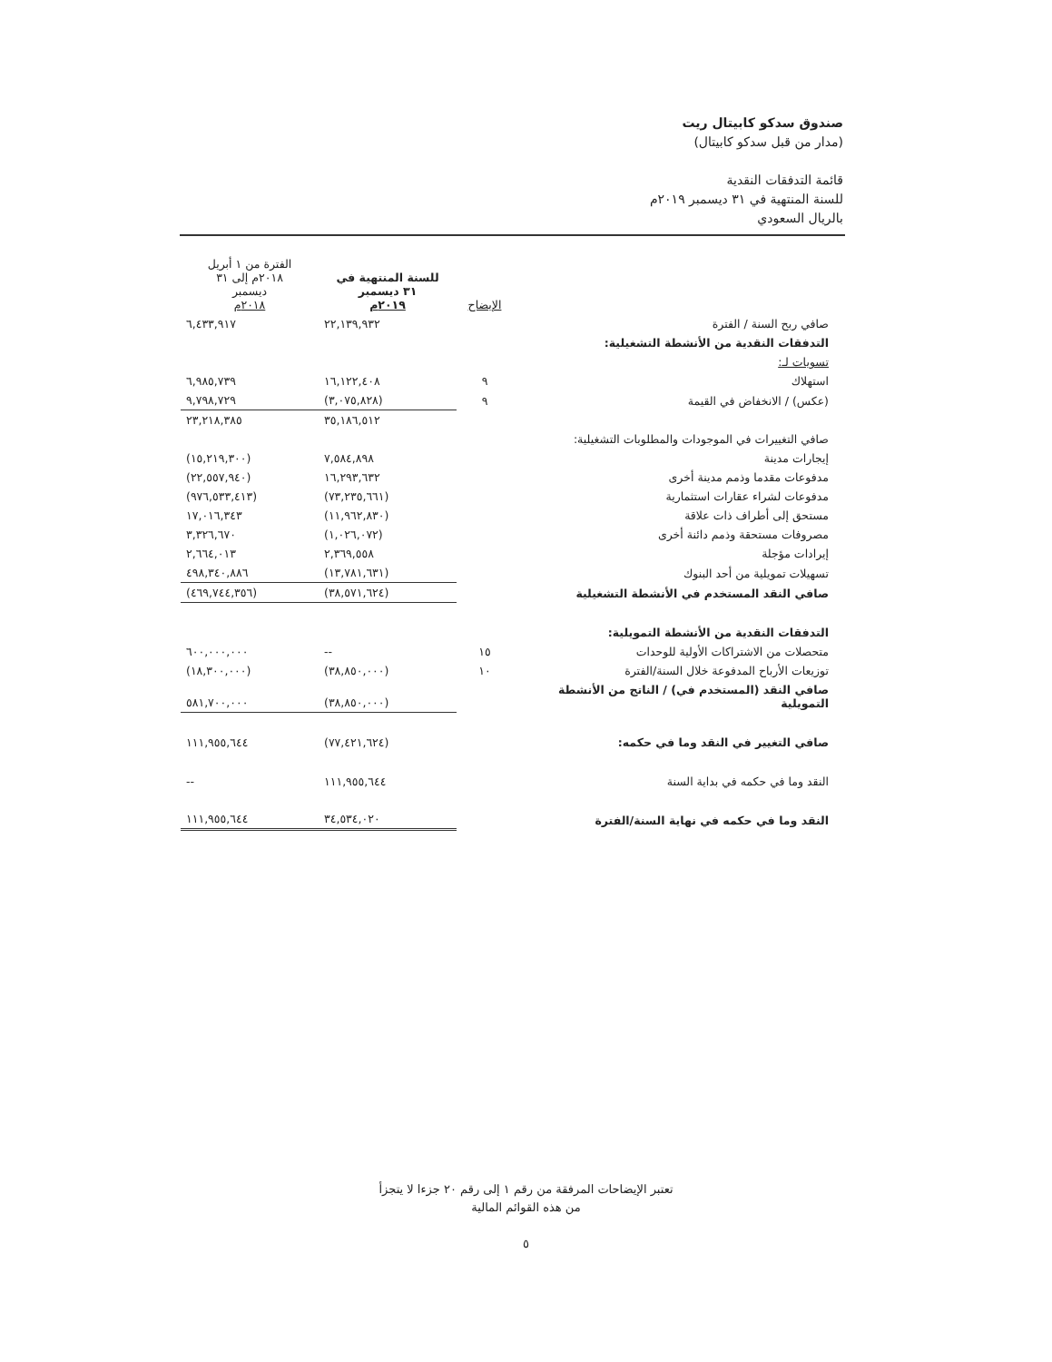صندوق سدكو كابيتال ريت
(مدار من قبل سدكو كابيتال)
قائمة التدفقات النقدية
للسنة المنتهية في ٣١ ديسمبر ٢٠١٩م
بالريال السعودي
| | الإيضاح | للسنة المنتهية في ٣١ ديسمبر ٢٠١٩م | الفترة من ١ أبريل ٢٠١٨م إلى ٣١ ديسمبر ٢٠١٨م |
| --- | --- | --- | --- |
| صافي ربح السنة / الفترة | | ٢٢,١٣٩,٩٣٢ | ٦,٤٣٣,٩١٧ |
| التدفقات النقدية من الأنشطة التشغيلية: | | | |
| تسويات لـ: | | | |
| استهلاك | ٩ | ١٦,١٢٢,٤٠٨ | ٦,٩٨٥,٧٣٩ |
| (عكس) / الانخفاض في القيمة | ٩ | (٣,٠٧٥,٨٢٨) | ٩,٧٩٨,٧٢٩ |
| | | ٣٥,١٨٦,٥١٢ | ٢٣,٢١٨,٣٨٥ |
| صافي التغييرات في الموجودات والمطلوبات التشغيلية: | | | |
| إيجارات مدينة | | ٧,٥٨٤,٨٩٨ | (١٥,٢١٩,٣٠٠) |
| مدفوعات مقدما وذمم مدينة أخرى | | ١٦,٢٩٣,٦٣٢ | (٢٢,٥٥٧,٩٤٠) |
| مدفوعات لشراء عقارات استثمارية | | (٧٣,٢٣٥,٦٦١) | (٩٧٦,٥٣٣,٤١٣) |
| مستحق إلى أطراف ذات علاقة | | (١١,٩٦٢,٨٣٠) | ١٧,٠١٦,٣٤٣ |
| مصروفات مستحقة وذمم دائنة أخرى | | (١,٠٢٦,٠٧٢) | ٣,٣٢٦,٦٧٠ |
| إيرادات مؤجلة | | ٢,٣٦٩,٥٥٨ | ٢,٦٦٤,٠١٣ |
| تسهيلات تمويلية من أحد البنوك | | (١٣,٧٨١,٦٣١) | ٤٩٨,٣٤٠,٨٨٦ |
| صافي النقد المستخدم في الأنشطة التشغيلية | | (٣٨,٥٧١,٦٢٤) | (٤٦٩,٧٤٤,٣٥٦) |
| التدفقات النقدية من الأنشطة التمويلية: | | | |
| متحصلات من الاشتراكات الأولية للوحدات | ١٥ | -- | ٦٠٠,٠٠٠,٠٠٠ |
| توزيعات الأرباح المدفوعة خلال السنة/الفترة | ١٠ | (٣٨,٨٥٠,٠٠٠) | (١٨,٣٠٠,٠٠٠) |
| صافي النقد (المستخدم في) / الناتج من الأنشطة التمويلية | | (٣٨,٨٥٠,٠٠٠) | ٥٨١,٧٠٠,٠٠٠ |
| صافي التغيير في النقد وما في حكمه: | | (٧٧,٤٢١,٦٢٤) | ١١١,٩٥٥,٦٤٤ |
| النقد وما في حكمه في بداية السنة | | ١١١,٩٥٥,٦٤٤ | -- |
| النقد وما في حكمه في نهاية السنة/الفترة | | ٣٤,٥٣٤,٠٢٠ | ١١١,٩٥٥,٦٤٤ |
تعتبر الإيضاحات المرفقة من رقم ١ إلى رقم ٢٠ جزءا لا يتجزأ
من هذه القوائم المالية
٥